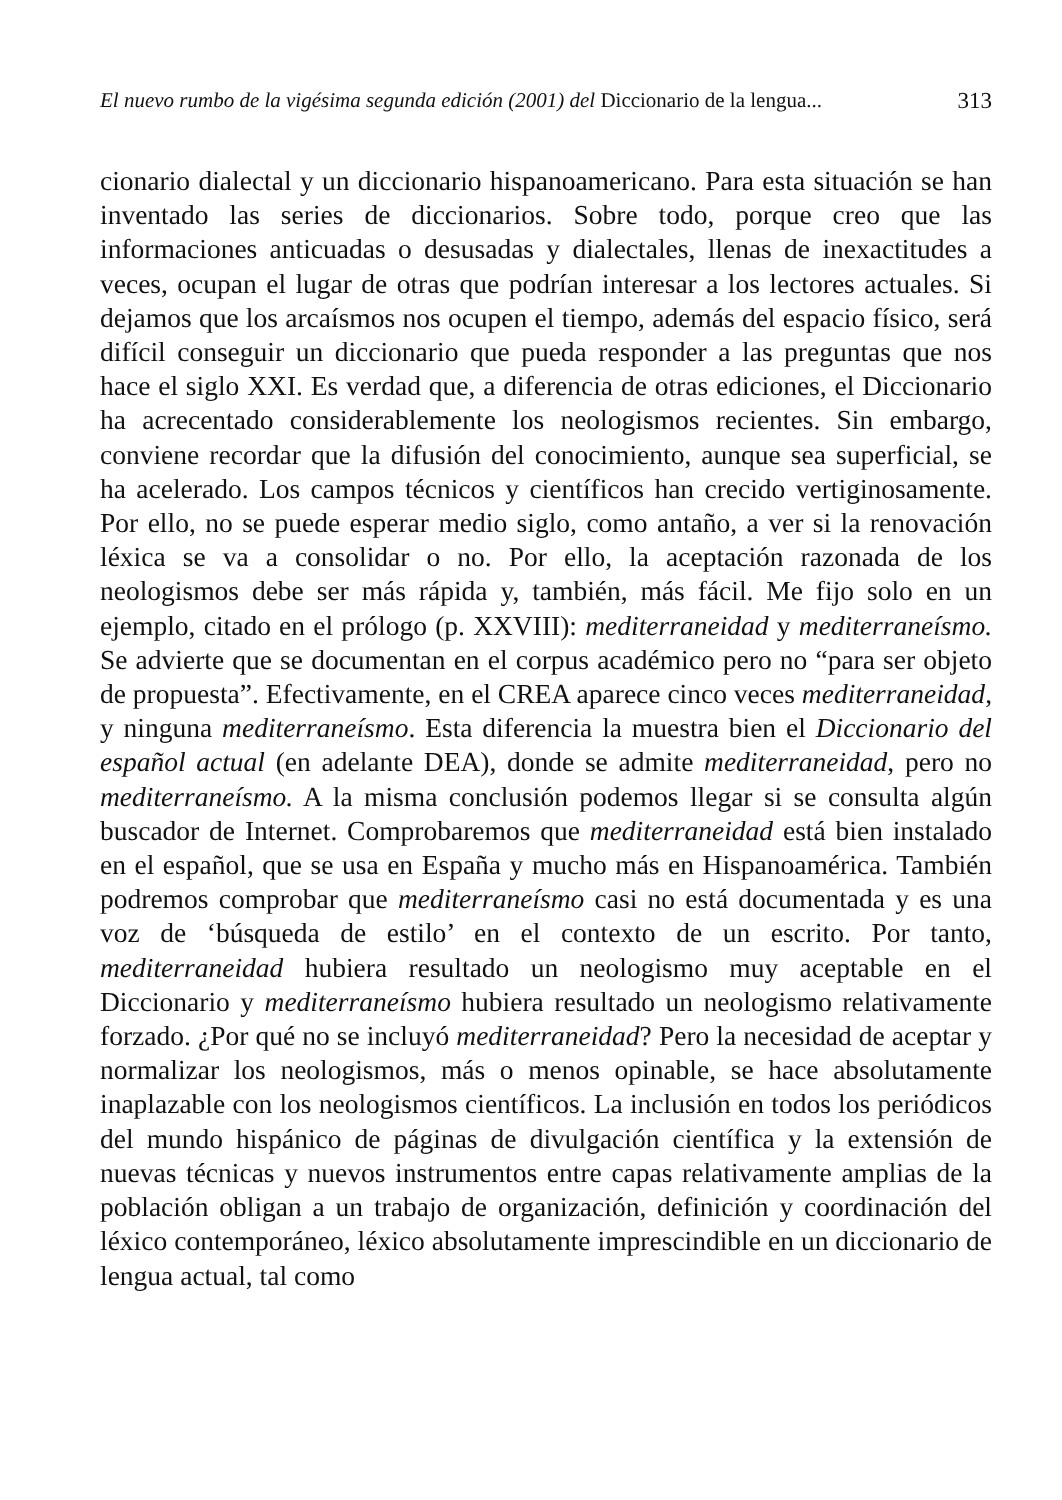El nuevo rumbo de la vigésima segunda edición (2001) del Diccionario de la lengua... 313
cionario dialectal y un diccionario hispanoamericano. Para esta situación se han inventado las series de diccionarios. Sobre todo, porque creo que las informaciones anticuadas o desusadas y dialectales, llenas de inexactitudes a veces, ocupan el lugar de otras que podrían interesar a los lectores actuales. Si dejamos que los arcaísmos nos ocupen el tiempo, además del espacio físico, será difícil conseguir un diccionario que pueda responder a las preguntas que nos hace el siglo XXI. Es verdad que, a diferencia de otras ediciones, el Diccionario ha acrecentado considerablemente los neologismos recientes. Sin embargo, conviene recordar que la difusión del conocimiento, aunque sea superficial, se ha acelerado. Los campos técnicos y científicos han crecido vertiginosamente. Por ello, no se puede esperar medio siglo, como antaño, a ver si la renovación léxica se va a consolidar o no. Por ello, la aceptación razonada de los neologismos debe ser más rápida y, también, más fácil. Me fijo solo en un ejemplo, citado en el prólogo (p. XXVIII): mediterraneidad y mediterraneísmo. Se advierte que se documentan en el corpus académico pero no “para ser objeto de propuesta”. Efectivamente, en el CREA aparece cinco veces mediterraneidad, y ninguna mediterraneísmo. Esta diferencia la muestra bien el Diccionario del español actual (en adelante DEA), donde se admite mediterraneidad, pero no mediterraneísmo. A la misma conclusión podemos llegar si se consulta algún buscador de Internet. Comprobaremos que mediterraneidad está bien instalado en el español, que se usa en España y mucho más en Hispanoamérica. También podremos comprobar que mediterraneísmo casi no está documentada y es una voz de ‘búsqueda de estilo’ en el contexto de un escrito. Por tanto, mediterraneidad hubiera resultado un neologismo muy aceptable en el Diccionario y mediterraneísmo hubiera resultado un neologismo relativamente forzado. ¿Por qué no se incluyó mediterraneidad? Pero la necesidad de aceptar y normalizar los neologismos, más o menos opinable, se hace absolutamente inaplazable con los neologismos científicos. La inclusión en todos los periódicos del mundo hispánico de páginas de divulgación científica y la extensión de nuevas técnicas y nuevos instrumentos entre capas relativamente amplias de la población obligan a un trabajo de organización, definición y coordinación del léxico contemporáneo, léxico absolutamente imprescindible en un diccionario de lengua actual, tal como